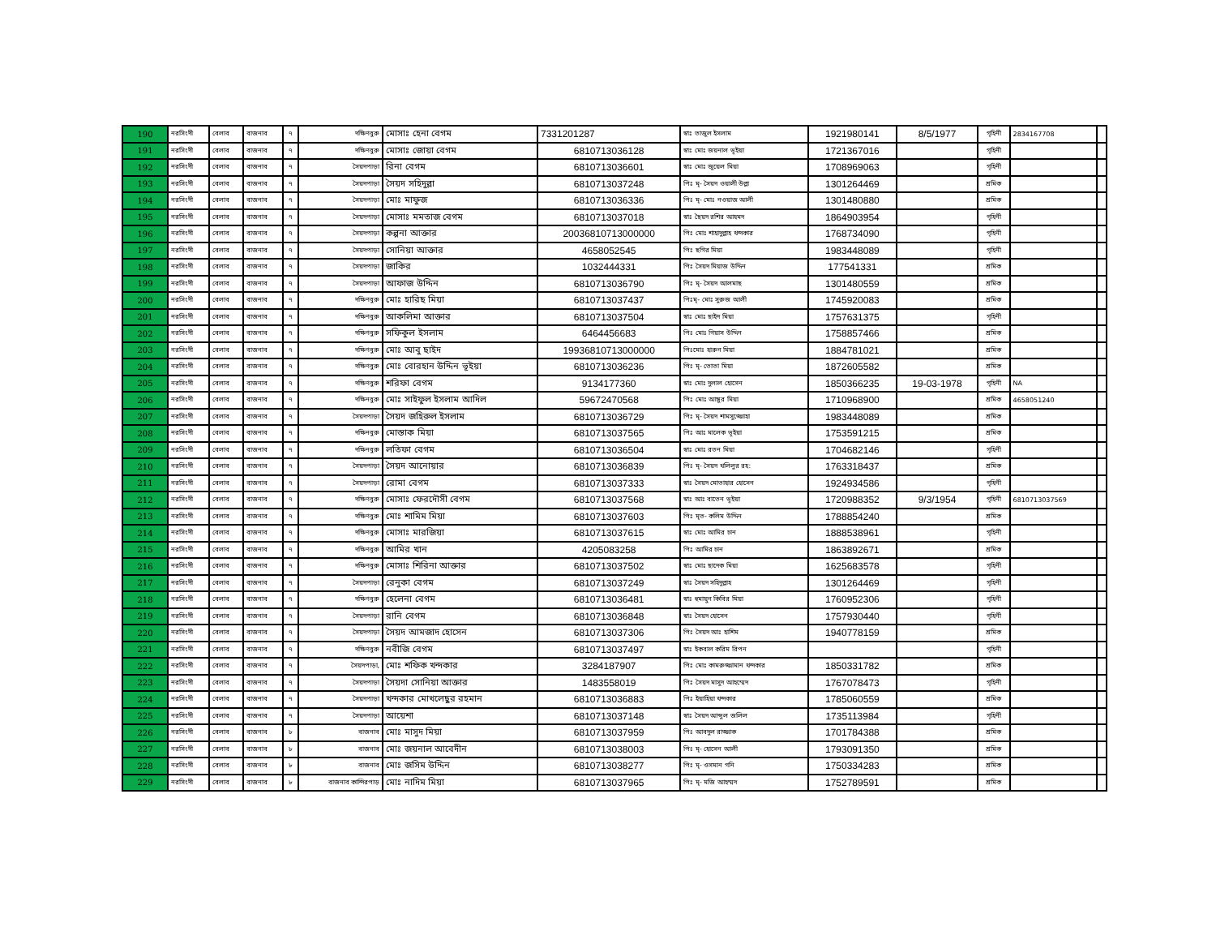| 190 | নরসিংদী | বেলাব | বাজনাব | ৭ | দক্ষিণধুরু | মোসাঃ হেনা বেগম | 7331201287 | স্বাঃ তাজুল ইসলাম | 1921980141 | 8/5/1977 | গৃহিনী | 2834167708 | |
| 191 | নরসিংদী | বেলাব | বাজনাব | ৭ | দক্ষিণধুরু | মোসাঃ জোয়া বেগম | 6810713036128 | স্বাঃ মোঃ জয়নাল ভূইয়া | 1721367016 | | গৃহিনী | | |
| 192 | নরসিংদী | বেলাব | বাজনাব | ৭ | সৈয়দপাড়া | রিনা বেগম | 6810713036601 | স্বাঃ মোঃ জুয়েল মিয়া | 1708969063 | | গৃহিনী | | |
| 193 | নরসিংদী | বেলাব | বাজনাব | ৭ | সৈয়দপাড়া | সৈয়দ সহিদুল্লা | 6810713037248 | পিঃ মৃ- সৈয়দ ওয়ালী উল্লা | 1301264469 | | শ্রমিক | | |
| 194 | নরসিংদী | বেলাব | বাজনাব | ৭ | সৈয়দপাড়া | মোঃ মাফুজ | 6810713036336 | পিঃ মৃ- মোঃ নওয়াজ আলী | 1301480880 | | শ্রমিক | | |
| 195 | নরসিংদী | বেলাব | বাজনাব | ৭ | সৈয়দপাড়া | মোসাঃ মমতাজ বেগম | 6810713037018 | স্বাঃ ছৈয়দ রশির আহমদ | 1864903954 | | গৃহিনী | | |
| 196 | নরসিংদী | বেলাব | বাজনাব | ৭ | সৈয়দপাড়া | কল্পনা আক্তার | 20036810713000000 | পিঃ মোঃ শাহাদুল্লাহ খন্দকার | 1768734090 | | গৃহিনী | | |
| 197 | নরসিংদী | বেলাব | বাজনাব | ৭ | সৈয়দপাড়া | সোনিয়া আক্তার | 4658052545 | পিঃ ছগির মিয়া | 1983448089 | | গৃহিনী | | |
| 198 | নরসিংদী | বেলাব | বাজনাব | ৭ | সৈয়দপাড়া | জাকির | 1032444331 | পিঃ সৈয়দ মিয়াজ উদ্দিন | 177541331 | | শ্রমিক | | |
| 199 | নরসিংদী | বেলাব | বাজনাব | ৭ | সৈয়দপাড়া | আফাজ উদ্দিন | 6810713036790 | পিঃ মৃ- সৈয়দ আলমাছ | 1301480559 | | শ্রমিক | | |
| 200 | নরসিংদী | বেলাব | বাজনাব | ৭ | দক্ষিণধুরু | মোঃ হারিছ মিয়া | 6810713037437 | পিঃমৃ- মোঃ সুরুজ আলী | 1745920083 | | শ্রমিক | | |
| 201 | নরসিংদী | বেলাব | বাজনাব | ৭ | দক্ষিণধুরু | আকলিমা আক্তার | 6810713037504 | স্বাঃ মোঃ ছাইদ মিয়া | 1757631375 | | গৃহিনী | | |
| 202 | নরসিংদী | বেলাব | বাজনাব | ৭ | দক্ষিণধুরু | সফিকুল ইসলাম | 6464456683 | পিঃ মোঃ গিয়াস উদ্দিন | 1758857466 | | শ্রমিক | | |
| 203 | নরসিংদী | বেলাব | বাজনাব | ৭ | দক্ষিণধুরু | মোঃ আবু ছাইদ | 19936810713000000 | পিঃমোঃ হারুন মিয়া | 1884781021 | | শ্রমিক | | |
| 204 | নরসিংদী | বেলাব | বাজনাব | ৭ | দক্ষিণধুরু | মোঃ বোরহান উদ্দিন ভূইয়া | 6810713036236 | পিঃ মৃ- তোতা মিয়া | 1872605582 | | শ্রমিক | | |
| 205 | নরসিংদী | বেলাব | বাজনাব | ৭ | দক্ষিণধুরু | শরিফা বেগম | 9134177360 | স্বাঃ মোঃ দুলাল হোসেন | 1850366235 | 19-03-1978 | গৃহিনী | NA | |
| 206 | নরসিংদী | বেলাব | বাজনাব | ৭ | দক্ষিনধুরু | মোঃ সাইফুল ইসলাম আদিল | 59672470568 | পিঃ মোঃ আঙ্গুর মিয়া | 1710968900 | | শ্রমিক | 4658051240 | |
| 207 | নরসিংদী | বেলাব | বাজনাব | ৭ | সৈয়দপাড়া | সৈয়দ জহিরুল ইসলাম | 6810713036729 | পিঃ মৃ- সৈয়দ শামসুজ্জোহা | 1983448089 | | শ্রমিক | | |
| 208 | নরসিংদী | বেলাব | বাজনাব | ৭ | দক্ষিনধুরু | মোস্তাক মিয়া | 6810713037565 | পিঃ আঃ মালেক ভূইয়া | 1753591215 | | শ্রমিক | | |
| 209 | নরসিংদী | বেলাব | বাজনাব | ৭ | দক্ষিনধুরু | লতিফা বেগম | 6810713036504 | স্বাঃ মোঃ রতন মিয়া | 1704682146 | | গৃহিনী | | |
| 210 | নরসিংদী | বেলাব | বাজনাব | ৭ | সৈয়দপাড়া | সৈয়দ আনোয়ার | 6810713036839 | পিঃ মৃ- সৈয়দ খলিলুর রহ: | 1763318437 | | শ্রমিক | | |
| 211 | নরসিংদী | বেলাব | বাজনাব | ৭ | সৈয়দপাড়া | রোমা বেগম | 6810713037333 | স্বাঃ সৈয়দ মোতাহার হোসেন | 1924934586 | | গৃহিনী | | |
| 212 | নরসিংদী | বেলাব | বাজনাব | ৭ | দক্ষিণধুরু | মোসাঃ ফেরদৌসী বেগম | 6810713037568 | স্বাঃ আঃ বাতেন ভূইয়া | 1720988352 | 9/3/1954 | গৃহিনী | 6810713037569 | |
| 213 | নরসিংদী | বেলাব | বাজনাব | ৭ | দক্ষিণধুরু | মোঃ শামিম মিয়া | 6810713037603 | পিঃ মৃত- কলিম উদ্দিন | 1788854240 | | শ্রমিক | | |
| 214 | নরসিংদী | বেলাব | বাজনাব | ৭ | দক্ষিণধুরু | মোসাঃ মারজিয়া | 6810713037615 | স্বাঃ মোঃ আমির চান | 1888538961 | | গৃহিনী | | |
| 215 | নরসিংদী | বেলাব | বাজনাব | ৭ | দক্ষিণধুরু | আমির খান | 4205083258 | পিঃ আমির চান | 1863892671 | | শ্রমিক | | |
| 216 | নরসিংদী | বেলাব | বাজনাব | ৭ | দক্ষিণধুরু | মোসাঃ শিরিনা আক্তার | 6810713037502 | স্বাঃ মোঃ ছাদেক মিয়া | 1625683578 | | গৃহিনী | | |
| 217 | নরসিংদী | বেলাব | বাজনাব | ৭ | সৈয়দপাড়া | রেনুকা বেগম | 6810713037249 | স্বাঃ সৈয়দ সহিদুল্লাহ | 1301264469 | | গৃহিনী | | |
| 218 | নরসিংদী | বেলাব | বাজনাব | ৭ | দক্ষিণধুরু | হেলেনা বেগম | 6810713036481 | স্বাঃ হুমায়ুন কিবির মিয়া | 1760952306 | | গৃহিনী | | |
| 219 | নরসিংদী | বেলাব | বাজনাব | ৭ | সৈয়দপাড়া | রানি বেগম | 6810713036848 | স্বাঃ সৈয়দ হোসেন | 1757930440 | | গৃহিনী | | |
| 220 | নরসিংদী | বেলাব | বাজনাব | ৭ | সৈয়দপাড়া | সৈয়দ আমজাদ হোসেন | 6810713037306 | পিঃ সৈয়দ আঃ হাশিম | 1940778159 | | শ্রমিক | | |
| 221 | নরসিংদী | বেলাব | বাজনাব | ৭ | দক্ষিণধুরু | নবীজি বেগম | 6810713037497 | স্বাঃ ইকবাল করিম রিপন | | | গৃহিনী | | |
| 222 | নরসিংদী | বেলাব | বাজনাব | ৭ | সৈয়দপাড়া, | মোঃ শফিক খন্দকার | 3284187907 | পিঃ মোঃ কামরুজ্জামান খন্দকার | 1850331782 | | শ্রমিক | | |
| 223 | নরসিংদী | বেলাব | বাজনাব | ৭ | সৈয়দপাড়া | সৈয়দা সোনিয়া আক্তার | 1483558019 | পিঃ সৈয়দ মাসুদ আহম্মেদ | 1767078473 | | গৃহিনী | | |
| 224 | নরসিংদী | বেলাব | বাজনাব | ৭ | সৈয়দপাড়া | খন্দকার মোখলেছুর রহমান | 6810713036883 | পিঃ ইয়াহিয়া খন্দকার | 1785060559 | | শ্রমিক | | |
| 225 | নরসিংদী | বেলাব | বাজনাব | ৭ | সৈয়দপাড়া | আয়েশা | 6810713037148 | স্বাঃ সৈয়দ আব্দুল জলিল | 1735113984 | | গৃহিনী | | |
| 226 | নরসিংদী | বেলাব | বাজনাব | ৮ | বাজনাব | মোঃ মাসুদ মিয়া | 6810713037959 | পিঃ আবদুল রাজ্জাক | 1701784388 | | শ্রমিক | | |
| 227 | নরসিংদী | বেলাব | বাজনাব | ৮ | বাজনাব | মোঃ জয়নাল আবেদীন | 6810713038003 | পিঃ মৃ- হোসেন আলী | 1793091350 | | শ্রমিক | | |
| 228 | নরসিংদী | বেলাব | বাজনাব | ৮ | বাজনাব | মোঃ জসিম উদ্দিন | 6810713038277 | পিঃ মৃ- ওসমান গনি | 1750334283 | | শ্রমিক | | |
| 229 | নরসিংদী | বেলাব | বাজনাব | ৮ | বাজনাব কান্দিরপাড় | মোঃ নাদিম মিয়া | 6810713037965 | পিঃ মৃ- মজি আহম্মদ | 1752789591 | | শ্রমিক | | |